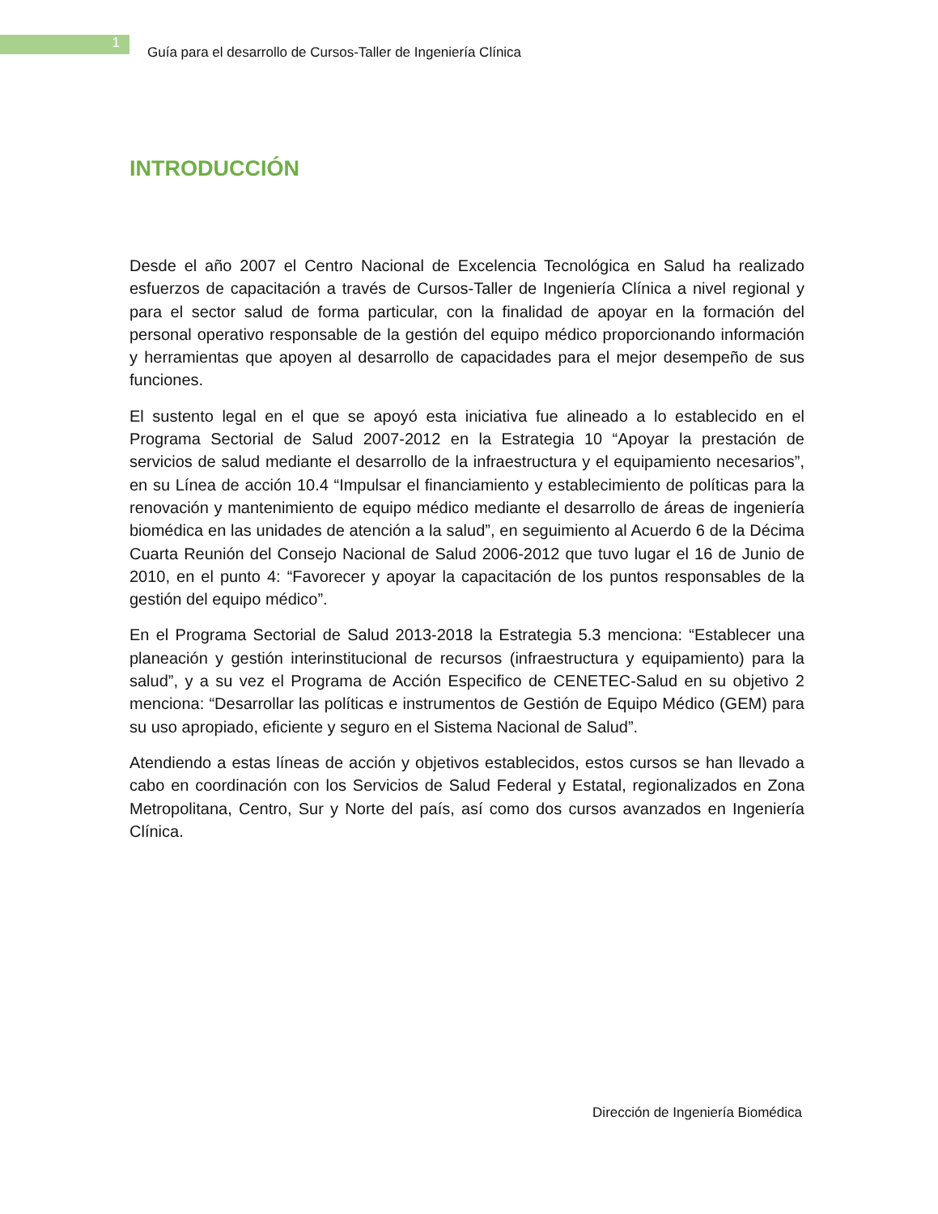1
Guía para el desarrollo de Cursos-Taller de Ingeniería Clínica
INTRODUCCIÓN
Desde el año 2007 el Centro Nacional de Excelencia Tecnológica en Salud ha realizado esfuerzos de capacitación a través de Cursos-Taller de Ingeniería Clínica a nivel regional y para el sector salud de forma particular, con la finalidad de apoyar en la formación del personal operativo responsable de la gestión del equipo médico proporcionando información y herramientas que apoyen al desarrollo de capacidades para el mejor desempeño de sus funciones.
El sustento legal en el que se apoyó esta iniciativa fue alineado a lo establecido en el Programa Sectorial de Salud 2007-2012 en la Estrategia 10 “Apoyar la prestación de servicios de salud mediante el desarrollo de la infraestructura y el equipamiento necesarios”, en su Línea de acción 10.4 “Impulsar el financiamiento y establecimiento de políticas para la renovación y mantenimiento de equipo médico mediante el desarrollo de áreas de ingeniería biomédica en las unidades de atención a la salud”, en seguimiento al Acuerdo 6 de la Décima Cuarta Reunión del Consejo Nacional de Salud 2006-2012 que tuvo lugar el 16 de Junio de 2010, en el punto 4: “Favorecer y apoyar la capacitación de los puntos responsables de la gestión del equipo médico”.
En el Programa Sectorial de Salud 2013-2018 la Estrategia 5.3 menciona: “Establecer una planeación y gestión interinstitucional de recursos (infraestructura y equipamiento) para la salud”, y a su vez el Programa de Acción Especifico de CENETEC-Salud en su objetivo 2 menciona: “Desarrollar las políticas e instrumentos de Gestión de Equipo Médico (GEM) para su uso apropiado, eficiente y seguro en el Sistema Nacional de Salud”.
Atendiendo a estas líneas de acción y objetivos establecidos, estos cursos se han llevado a cabo en coordinación con los Servicios de Salud Federal y Estatal, regionalizados en Zona Metropolitana, Centro, Sur y Norte del país, así como dos cursos avanzados en Ingeniería Clínica.
Dirección de Ingeniería Biomédica